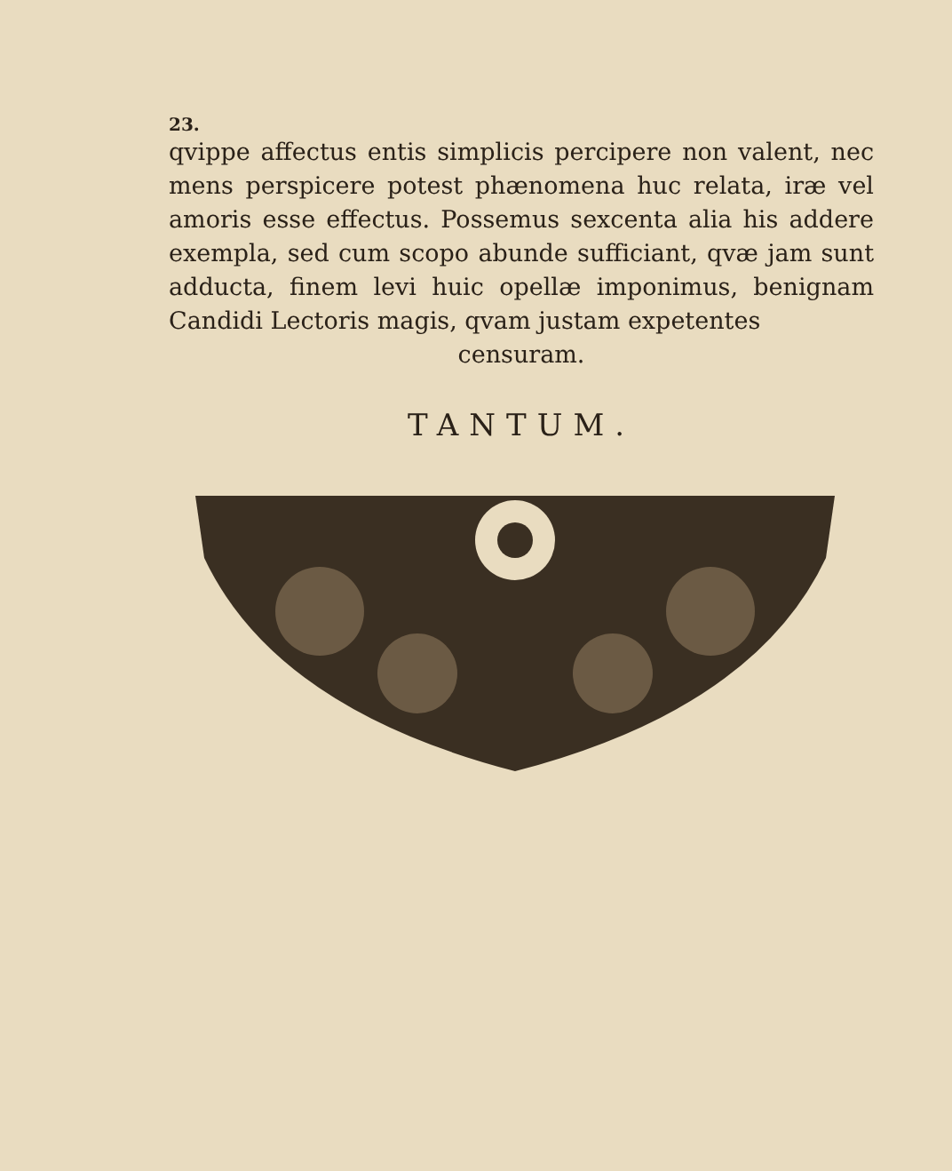23.
qvippe affectus entis simplicis percipere non valent, nec mens perspicere potest phænomena huc relata, iræ vel amoris esse effectus. Possemus sexcenta alia his addere exempla, sed cum scopo abunde sufficiant, qvæ jam sunt adducta, finem levi huic opellæ imponimus, benignam Candidi Lectoris magis, qvam justam expetentes
censuram.
TANTUM.